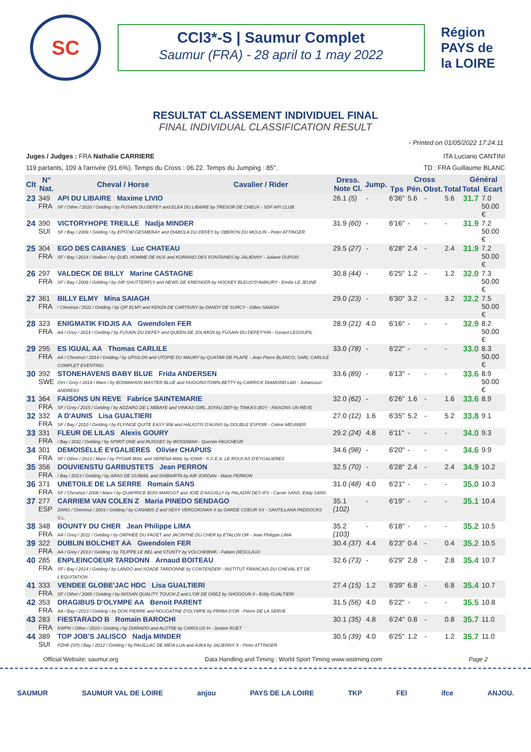SC
CCI3*-S | Saumur Complet
Saumur (FRA) - 28 april to 1 may 2022
Région PAYS de la LOIRE
RESULTAT CLASSEMENT INDIVIDUEL FINAL
FINAL INDIVIDUAL CLASSIFICATION RESULT
- Printed on 01/05/2022 17:24:11
Juges / Judges : FRA Nathalie CARRIERE ITA Luciano CANTINI
119 partants, 109 à l'arrivée (91.6%). Temps du Cross : 06.22. Temps du Jumping : 85". TD : FRA Guillaume BLANC
| Clt | N° Nat. | Cheval / Horse | Cavalier / Rider | Dress. Note Cl. | Jump. | Cross | | | | Général | |
| --- | --- | --- | --- | --- | --- | --- | --- | --- | --- | --- | --- |
| | | | | | | Tps | Pén. | Obst. | Total | Total | Ecart |
| 23 | 349 FRA | API DU LIBAIRE Maxime LIVIO SF / Other / 2010 / Gelding / by FUSAIN DU DEFEY and ELEA DU LIBAIRE by TRESOR DE CHEUX - SDF API CLUB | | 26.1 (5) | - | 6'36" | 5.6 | - | 5.6 | 31.7 | 7.0 50.00 € |
| 24 | 390 SUI | VICTORYHOPE TREILLE Nadja MINDER SF / Bay / 2009 / Gelding / by EPSOM GESMERAY and DIABOLA DU DEFEY by OBERON DU MOULIN - Peter ATTINGER | | 31.9 (60) | - | 6'16" | - | - | - | 31.9 | 7.2 50.00 € |
| 25 | 304 FRA | EGO DES CABANES Luc CHATEAU SF / Bay / 2014 / Stallion / by QUEL HOMME DE HUS and KORIANO DES FONTAINES by JALIENNY - Juliane DUPUIS | | 29.5 (27) | - | 6'28" | 2.4 | - | 2.4 | 31.9 | 7.2 50.00 € |
| 26 | 297 FRA | VALDECK DE BILLY Marine CASTAGNE SF / Bay / 2009 / Gelding / by SIR SHUTTERFLY and NEWS DE KREISKER by HOCKEY BLEUS*D'AMAURY - Emilie LE JEUNE | | 30.8 (44) | - | 6'25" | 1.2 | - | 1.2 | 32.0 | 7.3 50.00 € |
| 27 | 361 FRA | BILLY ELMY Mina SAIAGH / Chestnut / 2011 / Gelding / by QIF ELMY and KENZA DE CARTIGNY by DANDY DE SURCY - Gilles SAIAGH | | 29.0 (23) | - | 6'30" | 3.2 | - | 3.2 | 32.2 | 7.5 50.00 € |
| 28 | 323 FRA | ENIGMATIK FIDJIS AA Gwendolen FER AA / Grey / 2014 / Gelding / by FUSAIN DU DEFEY and QUEEN DE JOLIMON by FUSAIN DU DEFEY*HN - Gerard LEGOUPIL | | 28.9 (21) | 4.0 | 6'16" | - | - | - | 32.9 | 8.2 50.00 € |
| 29 | 295 FRA | ES IGUAL AA Thomas CARLILE AA / Chestnut / 2014 / Gelding / by UPSILON and UTOPIE DU MAURY by QUATAR DE PLAPE - Jean Pierre BLANCO, SARL CARLILE COMPLET EVENTING | | 33.0 (78) | - | 6'22" | - | - | - | 33.0 | 8.3 50.00 € |
| 30 | 392 SWE | STONEHAVENS BABY BLUE Frida ANDERSEN ISH / Grey / 2014 / Mare / by BONMAHON MASTER BLUE and HUGGINSTOWN BETTY by CARRICK DIAMOND LAD - Johansson ANDRÉAS | | 33.6 (89) | - | 6'13" | - | - | - | 33.6 | 8.9 50.00 € |
| 31 | 364 FRA | FAISONS UN REVE Fabrice SAINTEMARIE SF / Grey / 2015 / Gelding / by ADZARO DE L'ABBAYE and VINKAS GIRL JOYAU DEP by TINKA'S BOY - FAISONS UN REVE | | 32.0 (62) | - | 6'26" | 1.6 | - | 1.6 | 33.6 | 8.9 |
| 32 | 332 FRA | A D'AUNIS Lisa GUALTIERI SF / Bay / 2010 / Gelding / by FLYINGE QUITE EASY 958 and HALIOTIS D'AUNIS by DOUBLE ESPOIR - Celine MEUNIER | | 27.0 (12) | 1.6 | 6'35" | 5.2 | - | 5.2 | 33.8 | 9.1 |
| 33 | 331 FRA | FLEUR DE LILAS Alexis GOURY / Bay / 2011 / Gelding / by SPIRIT ONE and RUISSEC by WOODMAN - Quentin FAUCHEUR | | 29.2 (24) | 4.8 | 6'11" | - | - | - | 34.0 | 9.3 |
| 34 | 301 FRA | DEMOISELLE EYGALIERES Olivier CHAPUIS SF / Other / 2013 / Mare / by TYGAR MAIL and SERENA MAIL by IOWA - S.C.E.A. LE ROUCAS D'EYGALIERES | | 34.6 (98) | - | 6'20" | - | - | - | 34.6 | 9.9 |
| 35 | 356 FRA | DOUVIENSTU GARBUSTETS Jean PERRON / Bay / 2013 / Gelding / by ARAS DE GUIBAIL and SHIBAIRTA by AIR JORDAN - Marie PERRON | | 32.5 (70) | - | 6'28" | 2.4 | - | 2.4 | 34.9 | 10.2 |
| 36 | 371 FRA | UNETOILE DE LA SERRE Romain SANS SF / Chestnut / 2008 / Mare / by QUAPRICE BOIS MARGOT and JOIE D'AIGUILLY by PALADIN DES IFS - Carole SANS, Eddy SANS | | 31.0 (48) | 4.0 | 6'21" | - | - | - | 35.0 | 10.3 |
| 37 | 277 ESP | CARRIEM VAN COLEN Z Maria PINEDO SENDAGO ZANG / Chestnut / 2003 / Gelding / by CANABIS Z and SEXY VERGOIGNAN X by GARDE COEUR XX - SANTILLANA PADDOCKS S.L. | | 35.1 (102) | - | 6'19" | - | - | - | 35.1 | 10.4 |
| 38 | 348 FRA | BOUNTY DU CHER Jean Philippe LIMA AA / Grey / 2011 / Gelding / by ORPHEE DU FAGET and JACINTHE DU CHER by ETALON OR - Jean Philippe LIMA | | 35.2 (103) | - | 6'18" | - | - | - | 35.2 | 10.5 |
| 39 | 322 FRA | DUBLIN BOLCHET AA Gwendolen FER AA / Grey / 2013 / Gelding / by TILIPPE LE BEL and STUNTY by VOLCHEBNIK - Fabien DESCLAUX | | 30.4 (37) | 4.4 | 6'23" | 0.4 | - | 0.4 | 35.2 | 10.5 |
| 40 | 285 FRA | ENPLEINCOEUR TARDONN Arnaud BOITEAU SF / Bay / 2014 / Gelding / by LANDO and SOADE TARDONNE by CONTENDER - INSTITUT FRANCAIS DU CHEVAL ET DE L'EQUITATION | | 32.6 (73) | - | 6'29" | 2.8 | - | 2.8 | 35.4 | 10.7 |
| 41 | 333 FRA | VENDEE GLOBE'JAC HDC Lisa GUALTIERI SF / Other / 2009 / Gelding / by NISSAN QUALITY TOUCH Z and L'OR DE GREZ by SHOGOUN II - Eddy GUALTIERI | | 27.4 (15) | 1.2 | 6'39" | 6.8 | - | 6.8 | 35.4 | 10.7 |
| 42 | 353 FRA | DRAGIBUS D'OLYMPE AA Benoit PARENT AA / Bay / 2013 / Gelding / by DON PIERRE and NOUGATINE D'OLYMPE by PRIMA D'OR - Pierre DE LA SERVE | | 31.5 (56) | 4.0 | 6'22" | - | - | - | 35.5 | 10.8 |
| 43 | 283 FRA | FIESTARADO B Romain BAROCHI KWPN / Other / 2010 / Gelding / by DIARADO and ALOTIIE by CAROLUS H - Justine RUET | | 30.1 (35) | 4.8 | 6'24" | 0.8 | - | 0.8 | 35.7 | 11.0 |
| 44 | 389 SUI | TOP JOB'S JALISCO Nadja MINDER PZHK (SP) / Bay / 2012 / Gelding / by PAUILLAC DE MEIA LUA and AJKA by JALIENNY X - Peter ATTINGER | | 30.5 (39) | 4.0 | 6'25" | 1.2 | - | 1.2 | 35.7 | 11.0 |
Official Website: saumur.org Data Handling and Timing : World Sport Timing www.wstiming.com Page 2
SAUMUR SAUMUR VAL DE LOIRE anjou PAYS DE LA LOIRE TKP FEI ifce ANJOU.